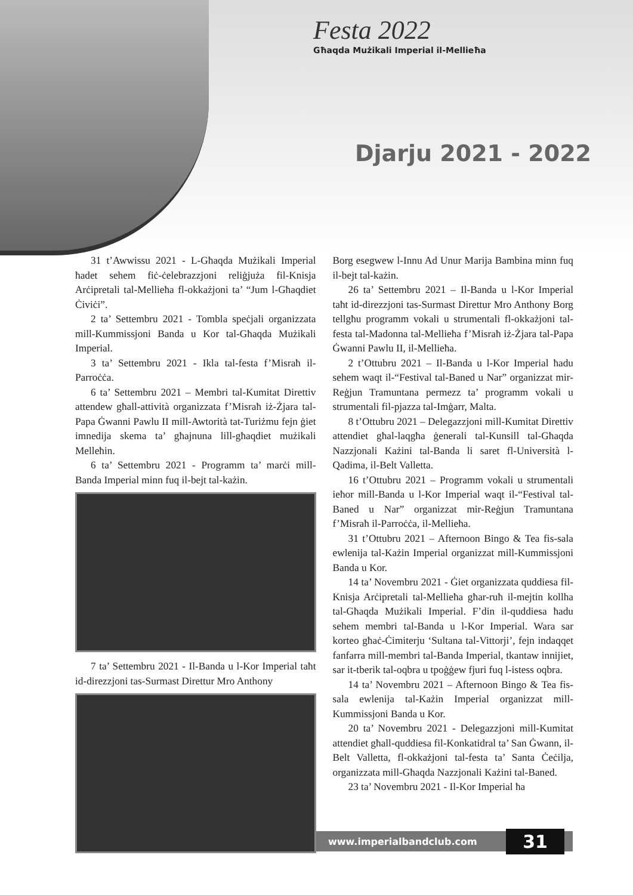Festa 2022
Għaqda Mużikali Imperial il-Mellieħa
Djarju 2021 - 2022
31 t’Awwissu 2021 - L-Għaqda Mużikali Imperial ħadet sehem fiċ-ċelebrazzjoni reliġjuża fil-Knisja Arċipretali tal-Mellieħa fl-okkażjoni ta’ “Jum l-Għaqdiet Ċiviċi”.
2 ta’ Settembru 2021 - Tombla speċjali organizzata mill-Kummissjoni Banda u Kor tal-Għaqda Mużikali Imperial.
3 ta’ Settembru 2021 - Ikla tal-festa f’Misraħ il-Parroċċa.
6 ta’ Settembru 2021 – Membri tal-Kumitat Direttiv attendew għall-attività organizzata f’Misraħ iż-Żjara tal-Papa Ġwanni Pawlu II mill-Awtorità tat-Turiżmu fejn ġiet imnedija skema ta’ għajnuna lill-għaqdiet mużikali Melleħin.
6 ta’ Settembru 2021 - Programm ta’ marċi mill-Banda Imperial minn fuq il-bejt tal-każin.
7 ta’ Settembru 2021 - Il-Banda u l-Kor Imperial taħt id-direzzjoni tas-Surmast Direttur Mro Anthony
Borg esegwew l-Innu Ad Unur Marija Bambina minn fuq il-bejt tal-każin.
26 ta’ Settembru 2021 – Il-Banda u l-Kor Imperial taħt id-direzzjoni tas-Surmast Direttur Mro Anthony Borg tellgħu programm vokali u strumentali fl-okkażjoni tal-festa tal-Madonna tal-Mellieħa f’Misraħ iż-Żjara tal-Papa Ġwanni Pawlu II, il-Mellieħa.
2 t’Ottubru 2021 – Il-Banda u l-Kor Imperial ħadu sehem waqt il-“Festival tal-Baned u Nar” organizzat mir-Reġjun Tramuntana permezz ta’ programm vokali u strumentali fil-pjazza tal-Imġarr, Malta.
8 t’Ottubru 2021 – Delegazzjoni mill-Kumitat Direttiv attendiet għal-laqgħa ġenerali tal-Kunsill tal-Għaqda Nazzjonali Każini tal-Banda li saret fl-Università l-Qadima, il-Belt Valletta.
16 t’Ottubru 2021 – Programm vokali u strumentali ieħor mill-Banda u l-Kor Imperial waqt il-“Festival tal-Baned u Nar” organizzat mir-Reġjun Tramuntana f’Misraħ il-Parroċċa, il-Mellieħa.
31 t’Ottubru 2021 – Afternoon Bingo & Tea fis-sala ewlenija tal-Każin Imperial organizzat mill-Kummissjoni Banda u Kor.
14 ta’ Novembru 2021 - Ġiet organizzata quddiesa fil-Knisja Arċipretali tal-Mellieħa għar-ruħ il-mejtin kollha tal-Għaqda Mużikali Imperial. F’din il-quddiesa ħadu sehem membri tal-Banda u l-Kor Imperial. Wara sar korteo għaċ-Ċimiterju ‘Sultana tal-Vittorji’, fejn indaqqet fanfarra mill-membri tal-Banda Imperial, tkantaw innijiet, sar it-tberik tal-oqbra u tpoġġew fjuri fuq l-istess oqbra.
14 ta’ Novembru 2021 – Afternoon Bingo & Tea fis-sala ewlenija tal-Każin Imperial organizzat mill-Kummissjoni Banda u Kor.
20 ta’ Novembru 2021 - Delegazzjoni mill-Kumitat attendiet għall-quddiesa fil-Konkatidral ta’ San Ġwann, il-Belt Valletta, fl-okkażjoni tal-festa ta’ Santa Ċeċilja, organizzata mill-Għaqda Nazzjonali Każini tal-Baned.
23 ta’ Novembru 2021 - Il-Kor Imperial ħa
www.imperialbandclub.com
31